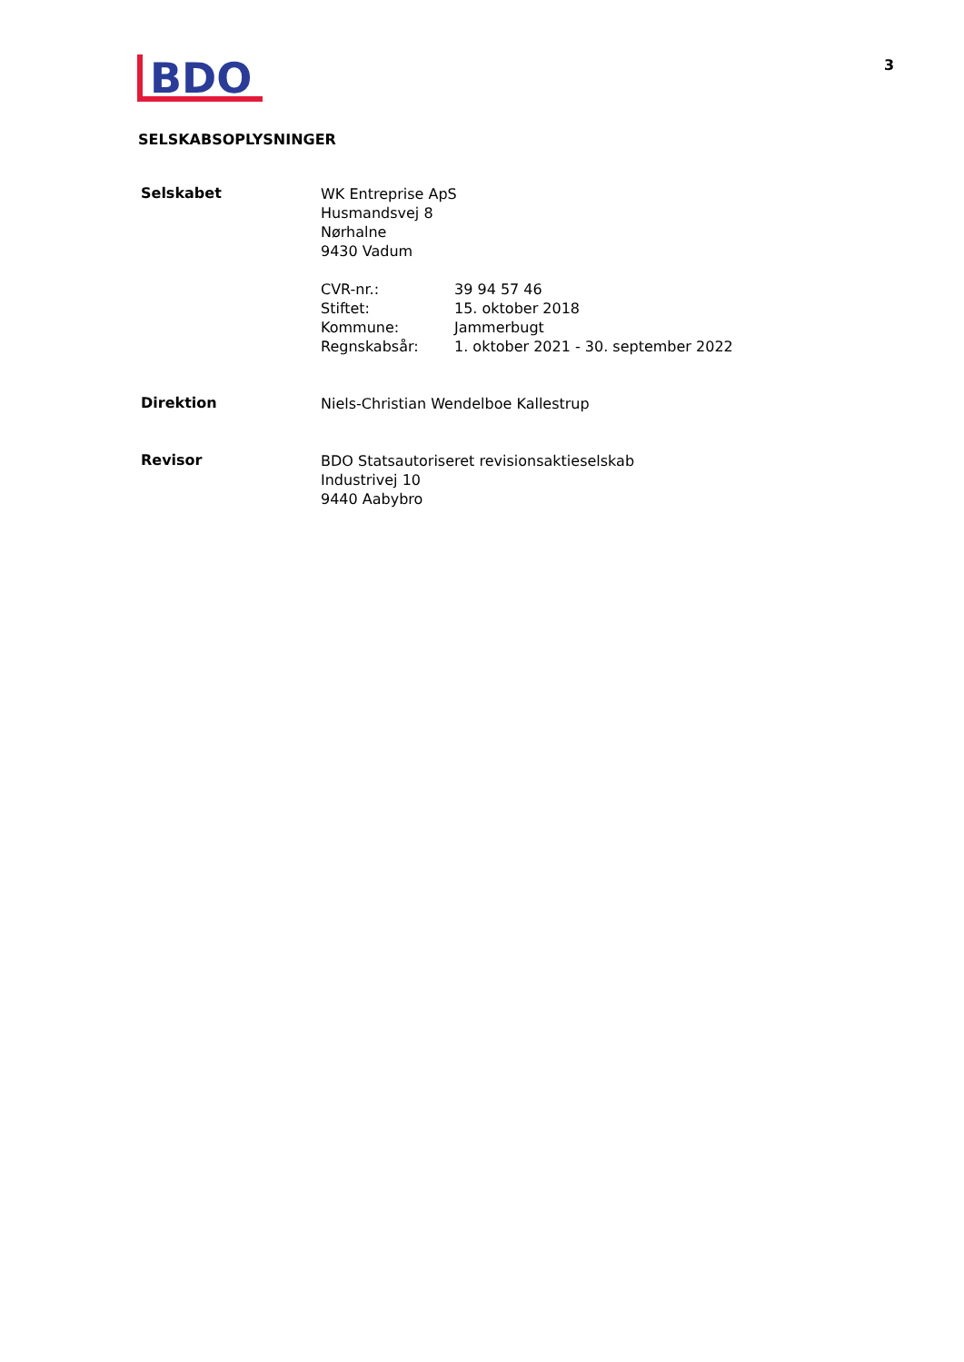BDO
3
SELSKABSOPLYSNINGER
Selskabet
WK Entreprise ApS
Husmandsvej 8
Nørhalne
9430 Vadum
CVR-nr.: 39 94 57 46
Stiftet: 15. oktober 2018
Kommune: Jammerbugt
Regnskabsår: 1. oktober 2021 - 30. september 2022
Direktion
Niels-Christian Wendelboe Kallestrup
Revisor
BDO Statsautoriseret revisionsaktieselskab
Industrivej 10
9440 Aabybro